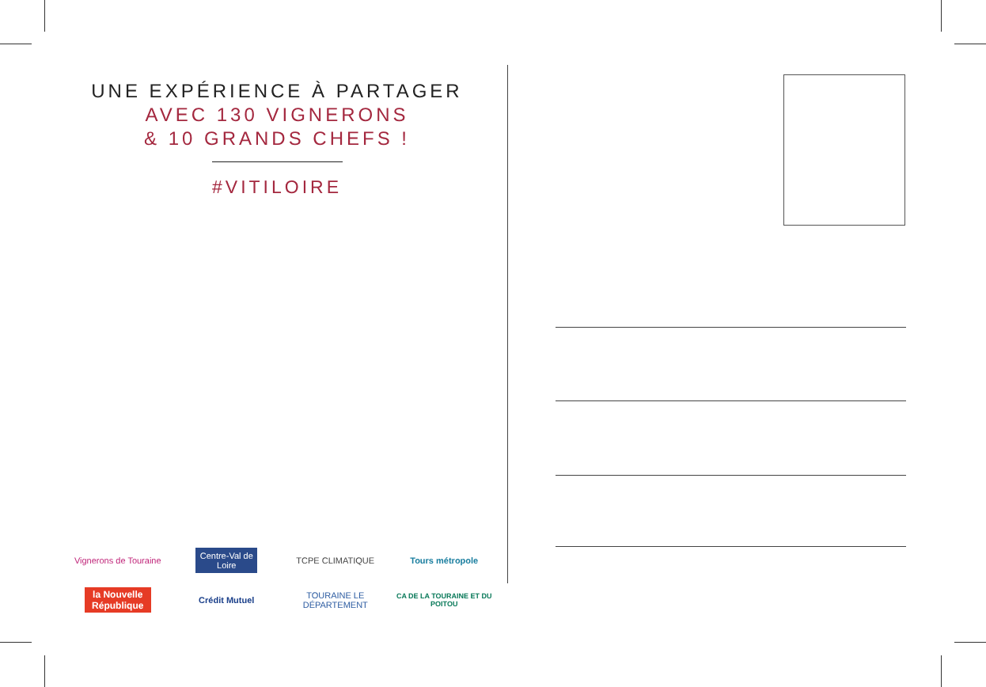UNE EXPÉRIENCE À PARTAGER
AVEC 130 VIGNERONS
& 10 GRANDS CHEFS !
#VITILOIRE
Vignerons de Touraine
Centre-Val de Loire
TCPE CLIMATIQUE
Tours métropole
la Nouvelle République
Crédit Mutuel
TOURAINE LE DÉPARTEMENT
CA DE LA TOURAINE ET DU POITOU